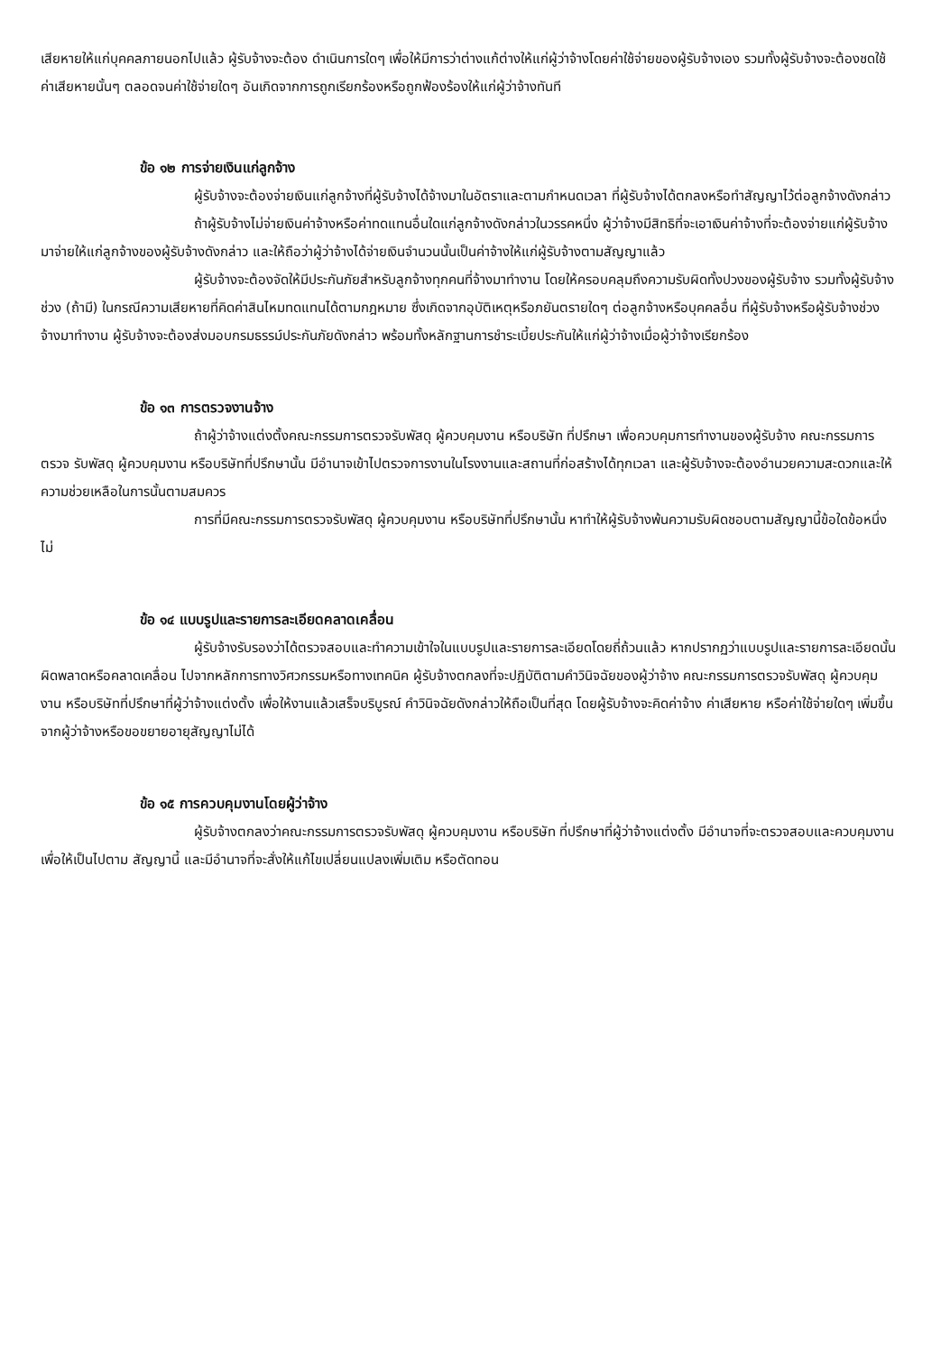เสียหายให้แก่บุคคลภายนอกไปแล้ว ผู้รับจ้างจะต้อง ดำเนินการใดๆ เพื่อให้มีการว่าต่างแก้ต่างให้แก่ผู้ว่าจ้างโดยค่าใช้จ่ายของผู้รับจ้างเอง รวมทั้งผู้รับจ้างจะต้องชดใช้ค่าเสียหายนั้นๆ ตลอดจนค่าใช้จ่ายใดๆ อันเกิดจากการถูกเรียกร้องหรือถูกฟ้องร้องให้แก่ผู้ว่าจ้างทันที
ข้อ ๑๒ การจ่ายเงินแก่ลูกจ้าง
ผู้รับจ้างจะต้องจ่ายเงินแก่ลูกจ้างที่ผู้รับจ้างได้จ้างมาในอัตราและตามกำหนดเวลา ที่ผู้รับจ้างได้ตกลงหรือทำสัญญาไว้ต่อลูกจ้างดังกล่าว
ถ้าผู้รับจ้างไม่จ่ายเงินค่าจ้างหรือค่าทดแทนอื่นใดแก่ลูกจ้างดังกล่าวในวรรคหนึ่ง ผู้ว่าจ้างมีสิทธิที่จะเอาเงินค่าจ้างที่จะต้องจ่ายแก่ผู้รับจ้างมาจ่ายให้แก่ลูกจ้างของผู้รับจ้างดังกล่าว และให้ถือว่าผู้ว่าจ้างได้จ่ายเงินจำนวนนั้นเป็นค่าจ้างให้แก่ผู้รับจ้างตามสัญญาแล้ว
ผู้รับจ้างจะต้องจัดให้มีประกันภัยสำหรับลูกจ้างทุกคนที่จ้างมาทำงาน โดยให้ครอบคลุมถึงความรับผิดทั้งปวงของผู้รับจ้าง รวมทั้งผู้รับจ้างช่วง (ถ้ามี) ในกรณีความเสียหายที่คิดค่าสินไหมทดแทนได้ตามกฎหมาย ซึ่งเกิดจากอุบัติเหตุหรือภยันตรายใดๆ ต่อลูกจ้างหรือบุคคลอื่น ที่ผู้รับจ้างหรือผู้รับจ้างช่วงจ้างมาทำงาน ผู้รับจ้างจะต้องส่งมอบกรมธรรม์ประกันภัยดังกล่าว พร้อมทั้งหลักฐานการชำระเบี้ยประกันให้แก่ผู้ว่าจ้างเมื่อผู้ว่าจ้างเรียกร้อง
ข้อ ๑๓ การตรวจงานจ้าง
ถ้าผู้ว่าจ้างแต่งตั้งคณะกรรมการตรวจรับพัสดุ ผู้ควบคุมงาน หรือบริษัท ที่ปรึกษา เพื่อควบคุมการทำงานของผู้รับจ้าง คณะกรรมการตรวจ รับพัสดุ ผู้ควบคุมงาน หรือบริษัทที่ปรึกษานั้น มีอำนาจเข้าไปตรวจการงานในโรงงานและสถานที่ก่อสร้างได้ทุกเวลา และผู้รับจ้างจะต้องอำนวยความสะดวกและให้ความช่วยเหลือในการนั้นตามสมควร
การที่มีคณะกรรมการตรวจรับพัสดุ ผู้ควบคุมงาน หรือบริษัทที่ปรึกษานั้น หาทำให้ผู้รับจ้างพ้นความรับผิดชอบตามสัญญานี้ข้อใดข้อหนึ่งไม่
ข้อ ๑๔ แบบรูปและรายการละเอียดคลาดเคลื่อน
ผู้รับจ้างรับรองว่าได้ตรวจสอบและทำความเข้าใจในแบบรูปและรายการละเอียดโดยถี่ถ้วนแล้ว หากปรากฏว่าแบบรูปและรายการละเอียดนั้นผิดพลาดหรือคลาดเคลื่อน ไปจากหลักการทางวิศวกรรมหรือทางเทคนิค ผู้รับจ้างตกลงที่จะปฏิบัติตามคำวินิจฉัยของผู้ว่าจ้าง คณะกรรมการตรวจรับพัสดุ ผู้ควบคุมงาน หรือบริษัทที่ปรึกษาที่ผู้ว่าจ้างแต่งตั้ง เพื่อให้งานแล้วเสร็จบริบูรณ์ คำวินิจฉัยดังกล่าวให้ถือเป็นที่สุด โดยผู้รับจ้างจะคิดค่าจ้าง ค่าเสียหาย หรือค่าใช้จ่ายใดๆ เพิ่มขึ้น จากผู้ว่าจ้างหรือขอขยายอายุสัญญาไม่ได้
ข้อ ๑๕ การควบคุมงานโดยผู้ว่าจ้าง
ผู้รับจ้างตกลงว่าคณะกรรมการตรวจรับพัสดุ ผู้ควบคุมงาน หรือบริษัท ที่ปรึกษาที่ผู้ว่าจ้างแต่งตั้ง มีอำนาจที่จะตรวจสอบและควบคุมงานเพื่อให้เป็นไปตาม สัญญานี้ และมีอำนาจที่จะสั่งให้แก้ไขเปลี่ยนแปลงเพิ่มเติม หรือตัดทอน